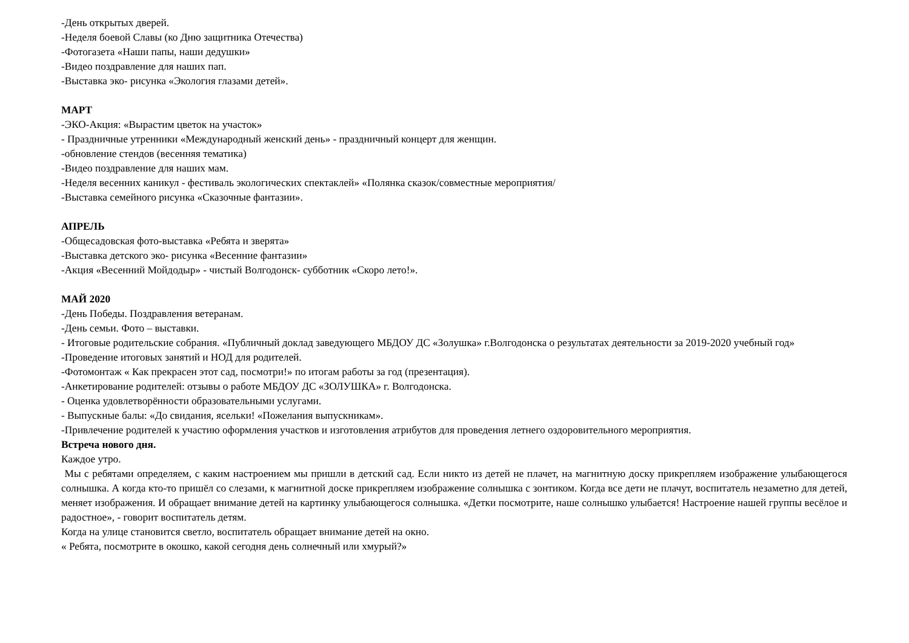-День открытых дверей.
-Неделя боевой Славы (ко Дню защитника Отечества)
-Фотогазета «Наши папы, наши дедушки»
-Видео поздравление для наших пап.
-Выставка эко- рисунка «Экология глазами детей».
МАРТ
-ЭКО-Акция: «Вырастим цветок на участок»
- Праздничные утренники «Международный женский день» - праздничный концерт для женщин.
-обновление стендов (весенняя тематика)
-Видео поздравление для наших мам.
-Неделя весенних каникул - фестиваль экологических спектаклей» «Полянка сказок/совместные мероприятия/
-Выставка семейного рисунка «Сказочные фантазии».
АПРЕЛЬ
-Общесадовская фото-выставка «Ребята и зверята»
-Выставка детского эко- рисунка «Весенние фантазии»
-Акция «Весенний Мойдодыр» - чистый Волгодонск- субботник «Скоро лето!».
МАЙ 2020
-День Победы. Поздравления ветеранам.
-День семьи. Фото – выставки.
- Итоговые родительские собрания. «Публичный доклад заведующего МБДОУ ДС «Золушка» г.Волгодонска о результатах деятельности за 2019-2020 учебный год»
-Проведение итоговых занятий и НОД для родителей.
-Фотомонтаж « Как прекрасен этот сад, посмотри!» по итогам работы за год (презентация).
-Анкетирование родителей: отзывы о работе МБДОУ ДС «ЗОЛУШКА» г. Волгодонска.
- Оценка удовлетворённости образовательными услугами.
- Выпускные балы: «До свидания, ясельки! «Пожелания выпускникам».
-Привлечение родителей к участию оформления участков и изготовления атрибутов для проведения летнего оздоровительного мероприятия.
Встреча нового дня.
Каждое утро.
Мы с ребятами определяем, с каким настроением мы пришли в детский сад. Если никто из детей не плачет, на магнитную доску прикрепляем изображение улыбающегося солнышка. А когда кто-то пришёл со слезами, к магнитной доске прикрепляем изображение солнышка с зонтиком. Когда все дети не плачут, воспитатель незаметно для детей, меняет изображения. И обращает внимание детей на картинку улыбающегося солнышка. «Детки посмотрите, наше солнышко улыбается! Настроение нашей группы весёлое и радостное», - говорит воспитатель детям.
Когда на улице становится светло, воспитатель обращает внимание детей на окно.
« Ребята, посмотрите в окошко, какой сегодня день солнечный или хмурый?»